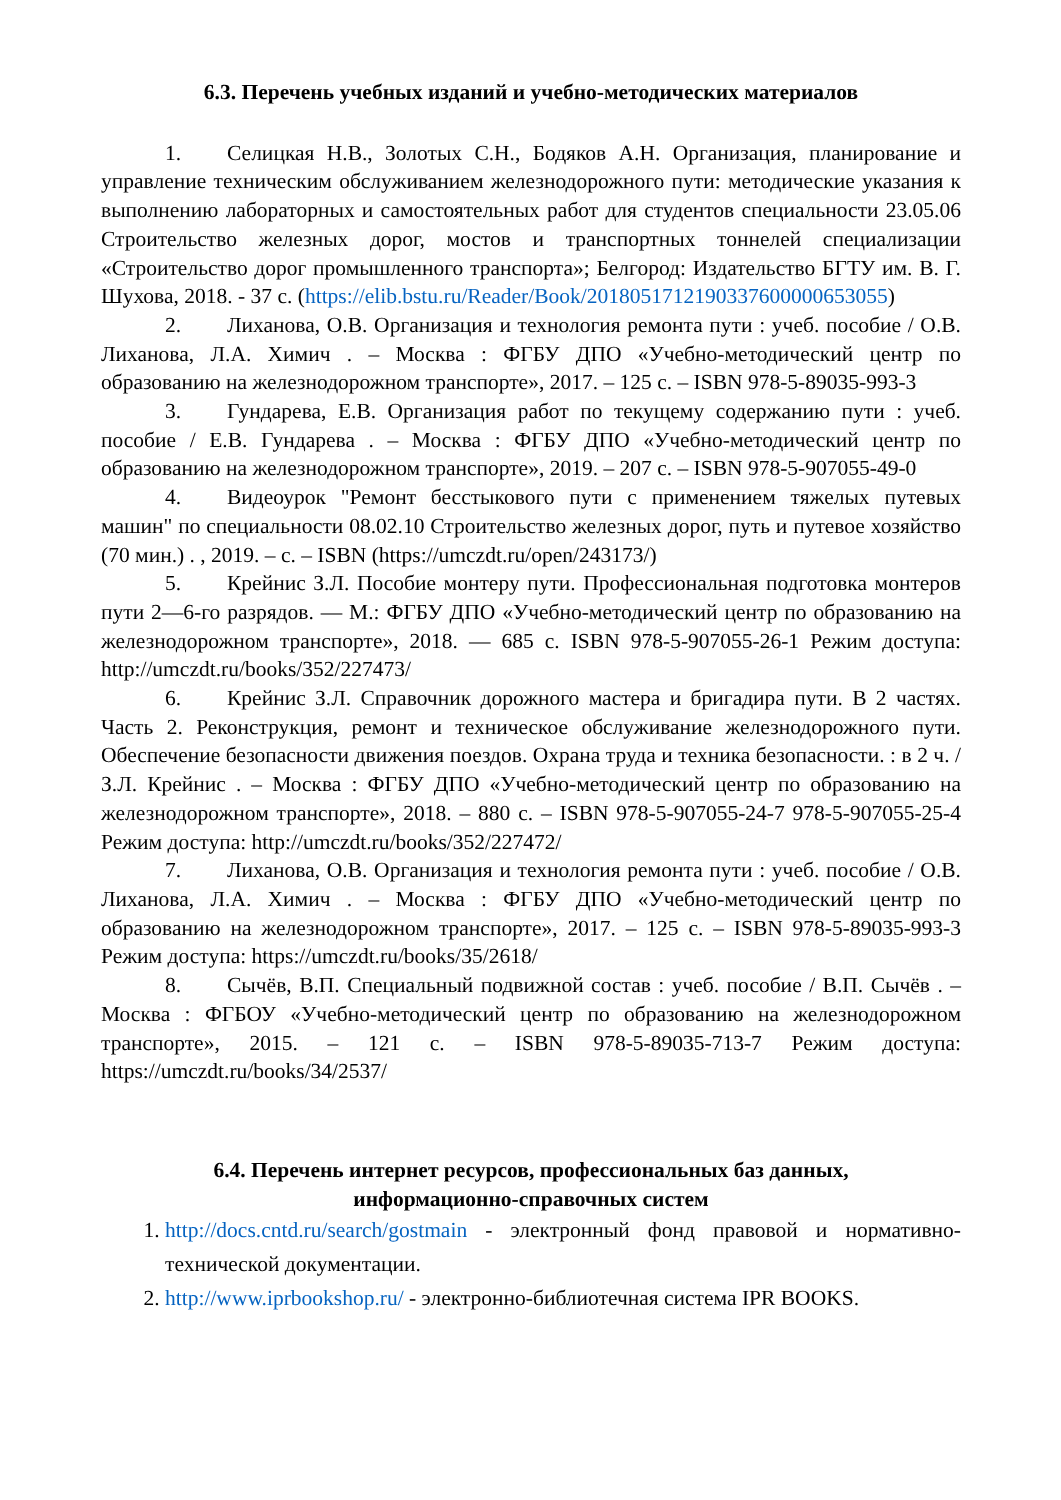6.3. Перечень учебных изданий и учебно-методических материалов
1. Селицкая Н.В., Золотых С.Н., Бодяков А.Н. Организация, планирование и управление техническим обслуживанием железнодорожного пути: методические указания к выполнению лабораторных и самостоятельных работ для студентов специальности 23.05.06 Строительство железных дорог, мостов и транспортных тоннелей специализации «Строительство дорог промышленного транспорта»; Белгород: Издательство БГТУ им. В. Г. Шухова, 2018. - 37 с. (https://elib.bstu.ru/Reader/Book/2018051712190337600000653055)
2. Лиханова, О.В. Организация и технология ремонта пути : учеб. пособие / О.В. Лиханова, Л.А. Химич . – Москва : ФГБУ ДПО «Учебно-методический центр по образованию на железнодорожном транспорте», 2017. – 125 с. – ISBN 978-5-89035-993-3
3. Гундарева, Е.В. Организация работ по текущему содержанию пути : учеб. пособие / Е.В. Гундарева . – Москва : ФГБУ ДПО «Учебно-методический центр по образованию на железнодорожном транспорте», 2019. – 207 с. – ISBN 978-5-907055-49-0
4. Видеоурок "Ремонт бесстыкового пути с применением тяжелых путевых машин" по специальности 08.02.10 Строительство железных дорог, путь и путевое хозяйство (70 мин.) . , 2019. – с. – ISBN (https://umczdt.ru/open/243173/)
5. Крейнис З.Л. Пособие монтеру пути. Профессиональная подготовка монтеров пути 2—6-го разрядов. — М.: ФГБУ ДПО «Учебно-методический центр по образованию на железнодорожном транспорте», 2018. — 685 с. ISBN 978-5-907055-26-1 Режим доступа: http://umczdt.ru/books/352/227473/
6. Крейнис З.Л. Справочник дорожного мастера и бригадира пути. В 2 частях. Часть 2. Реконструкция, ремонт и техническое обслуживание железнодорожного пути. Обеспечение безопасности движения поездов. Охрана труда и техника безопасности. : в 2 ч. / З.Л. Крейнис . – Москва : ФГБУ ДПО «Учебно-методический центр по образованию на железнодорожном транспорте», 2018. – 880 с. – ISBN 978-5-907055-24-7 978-5-907055-25-4 Режим доступа: http://umczdt.ru/books/352/227472/
7. Лиханова, О.В. Организация и технология ремонта пути : учеб. пособие / О.В. Лиханова, Л.А. Химич . – Москва : ФГБУ ДПО «Учебно-методический центр по образованию на железнодорожном транспорте», 2017. – 125 с. – ISBN 978-5-89035-993-3 Режим доступа: https://umczdt.ru/books/35/2618/
8. Сычёв, В.П. Специальный подвижной состав : учеб. пособие / В.П. Сычёв . – Москва : ФГБОУ «Учебно-методический центр по образованию на железнодорожном транспорте», 2015. – 121 с. – ISBN 978-5-89035-713-7 Режим доступа: https://umczdt.ru/books/34/2537/
6.4. Перечень интернет ресурсов, профессиональных баз данных,
информационно-справочных систем
1. http://docs.cntd.ru/search/gostmain - электронный фонд правовой и нормативно-технической документации.
2. http://www.iprbookshop.ru/ - электронно-библиотечная система IPR BOOKS.